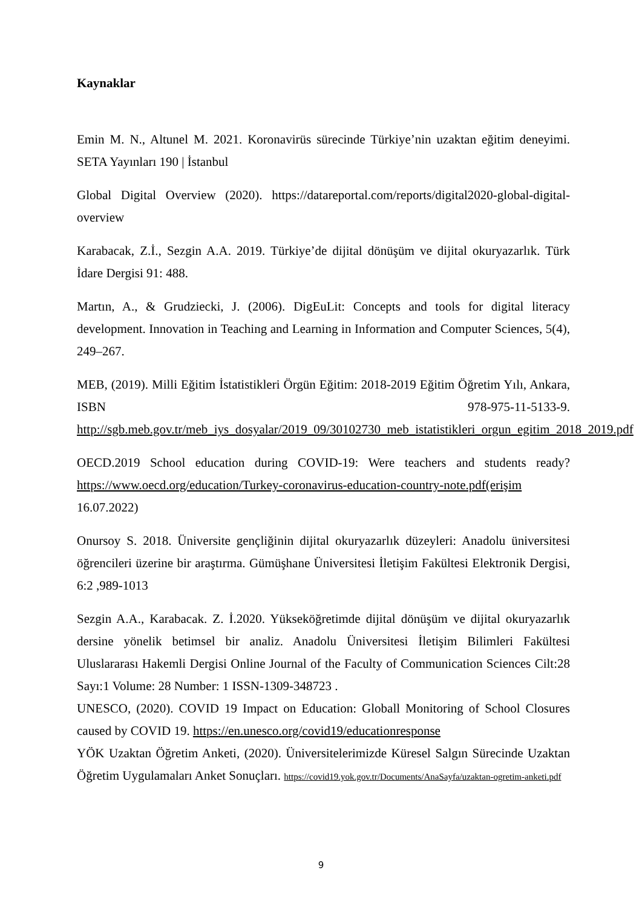Kaynaklar
Emin M. N., Altunel M. 2021. Koronavirüs sürecinde Türkiye’nin uzaktan eğitim deneyimi. SETA Yayınları 190 | İstanbul
Global Digital Overview (2020). https://datareportal.com/reports/digital2020-global-digital-overview
Karabacak, Z.İ., Sezgin A.A. 2019. Türkiye’de dijital dönüşüm ve dijital okuryazarlık. Türk İdare Dergisi 91: 488.
Martın, A., & Grudziecki, J. (2006). DigEuLit: Concepts and tools for digital literacy development. Innovation in Teaching and Learning in Information and Computer Sciences, 5(4), 249–267.
MEB, (2019). Milli Eğitim İstatistikleri Örgün Eğitim: 2018-2019 Eğitim Öğretim Yılı, Ankara, ISBN 978-975-11-5133-9. http://sgb.meb.gov.tr/meb_iys_dosyalar/2019_09/30102730_meb_istatistikleri_orgun_egitim_2018_2019.pdf
OECD.2019 School education during COVID-19: Were teachers and students ready? https://www.oecd.org/education/Turkey-coronavirus-education-country-note.pdf(erişim 16.07.2022)
Onursoy S. 2018. Üniversite gençliğinin dijital okuryazarlık düzeyleri: Anadolu üniversitesi öğrencileri üzerine bir araştırma. Gümüşhane Üniversitesi İletişim Fakültesi Elektronik Dergisi, 6:2 ,989-1013
Sezgin A.A., Karabacak. Z. İ.2020. Yükseköğretimde dijital dönüşüm ve dijital okuryazarlık dersine yönelik betimsel bir analiz. Anadolu Üniversitesi İletişim Bilimleri Fakültesi Uluslararası Hakemli Dergisi Online Journal of the Faculty of Communication Sciences Cilt:28 Sayı:1 Volume: 28 Number: 1 ISSN-1309-348723 .
UNESCO, (2020). COVID 19 Impact on Education: Globall Monitoring of School Closures caused by COVID 19. https://en.unesco.org/covid19/educationresponse
YÖK Uzaktan Öğretim Anketi, (2020). Üniversitelerimizde Küresel Salgın Sürecinde Uzaktan Öğretim Uygulamaları Anket Sonuçları. https://covid19.yok.gov.tr/Documents/AnaSayfa/uzaktan-ogretim-anketi.pdf
9